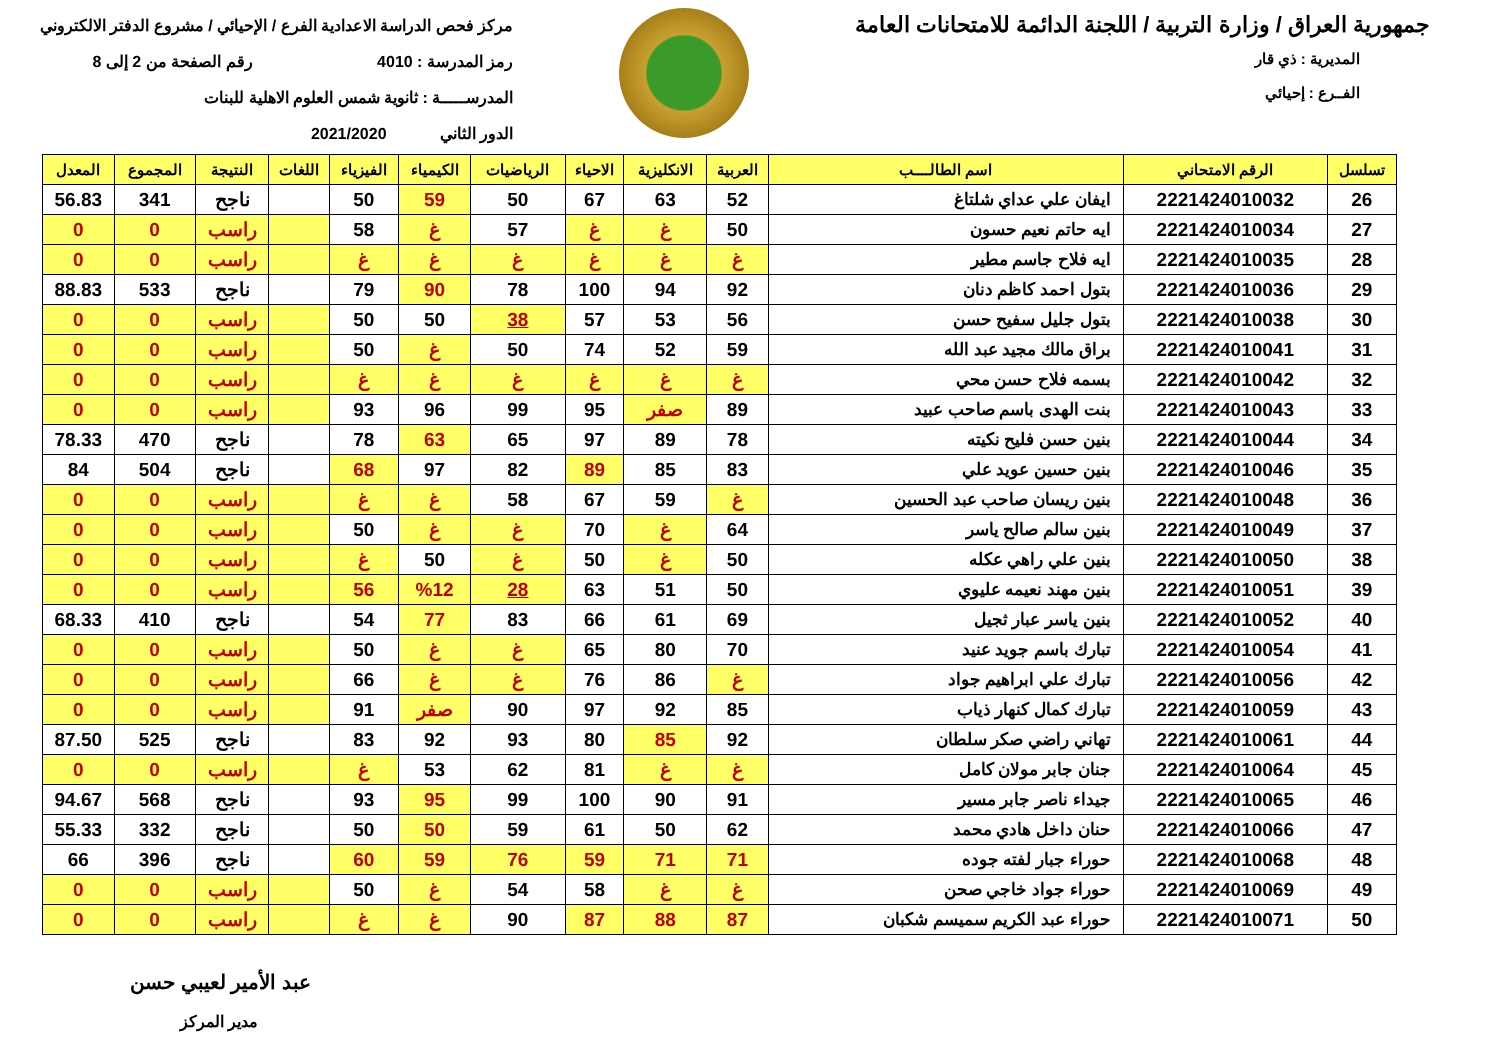جمهورية العراق / وزارة التربية / اللجنة الدائمة للامتحانات العامة
المديرية : ذي قار
الفــرع : إحيائي
مركز فحص الدراسة الاعدادية الفرع / الإحيائي / مشروع الدفتر الالكتروني
رمز المدرسة : 4010 رقم الصفحة من 2 إلى 8
المدرســـــة : ثانوية شمس العلوم الاهلية للبنات
الدور الثاني 2021/2020
| تسلسل | الرقم الامتحاني | اسم الطالــــب | العربية | الانكليزية | الاحياء | الرياضيات | الكيمياء | الفيزياء | اللغات | النتيجة | المجموع | المعدل |
| --- | --- | --- | --- | --- | --- | --- | --- | --- | --- | --- | --- | --- |
| 26 | 2221424010032 | ايفان علي عداي شلتاغ | 52 | 63 | 67 | 50 | 59 | 50 | | ناجح | 341 | 56.83 |
| 27 | 2221424010034 | ايه حاتم نعيم حسون | 50 | غ | غ | 57 | غ | 58 | | راسب | 0 | 0 |
| 28 | 2221424010035 | ايه فلاح جاسم مطير | غ | غ | غ | غ | غ | غ | | راسب | 0 | 0 |
| 29 | 2221424010036 | بتول احمد كاظم دنان | 92 | 94 | 100 | 78 | 90 | 79 | | ناجح | 533 | 88.83 |
| 30 | 2221424010038 | بتول جليل سفيح حسن | 56 | 53 | 57 | 38 | 50 | 50 | | راسب | 0 | 0 |
| 31 | 2221424010041 | براق مالك مجيد عبد الله | 59 | 52 | 74 | 50 | غ | 50 | | راسب | 0 | 0 |
| 32 | 2221424010042 | بسمه فلاح حسن محي | غ | غ | غ | غ | غ | غ | | راسب | 0 | 0 |
| 33 | 2221424010043 | بنت الهدى باسم صاحب عبيد | 89 | صفر | 95 | 99 | 96 | 93 | | راسب | 0 | 0 |
| 34 | 2221424010044 | بنين حسن فليح نكيته | 78 | 89 | 97 | 65 | 63 | 78 | | ناجح | 470 | 78.33 |
| 35 | 2221424010046 | بنين حسين عويد علي | 83 | 85 | 89 | 82 | 97 | 68 | | ناجح | 504 | 84 |
| 36 | 2221424010048 | بنين ريسان صاحب عبد الحسين | غ | 59 | 67 | 58 | غ | غ | | راسب | 0 | 0 |
| 37 | 2221424010049 | بنين سالم صالح ياسر | 64 | غ | 70 | غ | غ | 50 | | راسب | 0 | 0 |
| 38 | 2221424010050 | بنين علي راهي عكله | 50 | غ | 50 | غ | 50 | غ | | راسب | 0 | 0 |
| 39 | 2221424010051 | بنين مهند نعيمه عليوي | 50 | 51 | 63 | 28 | %12 | 56 | | راسب | 0 | 0 |
| 40 | 2221424010052 | بنين ياسر عبار ثجيل | 69 | 61 | 66 | 83 | 77 | 54 | | ناجح | 410 | 68.33 |
| 41 | 2221424010054 | تبارك باسم جويد عنيد | 70 | 80 | 65 | غ | غ | 50 | | راسب | 0 | 0 |
| 42 | 2221424010056 | تبارك علي ابراهيم جواد | غ | 86 | 76 | غ | غ | 66 | | راسب | 0 | 0 |
| 43 | 2221424010059 | تبارك كمال كنهار ذياب | 85 | 92 | 97 | 90 | صفر | 91 | | راسب | 0 | 0 |
| 44 | 2221424010061 | تهاني راضي صكر سلطان | 92 | 85 | 80 | 93 | 92 | 83 | | ناجح | 525 | 87.50 |
| 45 | 2221424010064 | جنان جابر مولان كامل | غ | غ | 81 | 62 | 53 | غ | | راسب | 0 | 0 |
| 46 | 2221424010065 | جيداء ناصر جابر مسير | 91 | 90 | 100 | 99 | 95 | 93 | | ناجح | 568 | 94.67 |
| 47 | 2221424010066 | حنان داخل هادي محمد | 62 | 50 | 61 | 59 | 50 | 50 | | ناجح | 332 | 55.33 |
| 48 | 2221424010068 | حوراء جبار لفته جوده | 71 | 71 | 59 | 76 | 59 | 60 | | ناجح | 396 | 66 |
| 49 | 2221424010069 | حوراء جواد خاجي صحن | غ | غ | 58 | 54 | غ | 50 | | راسب | 0 | 0 |
| 50 | 2221424010071 | حوراء عبد الكريم سميسم شكبان | 87 | 88 | 87 | 90 | غ | غ | | راسب | 0 | 0 |
عبد الأمير لعيبي حسن
مدير المركز